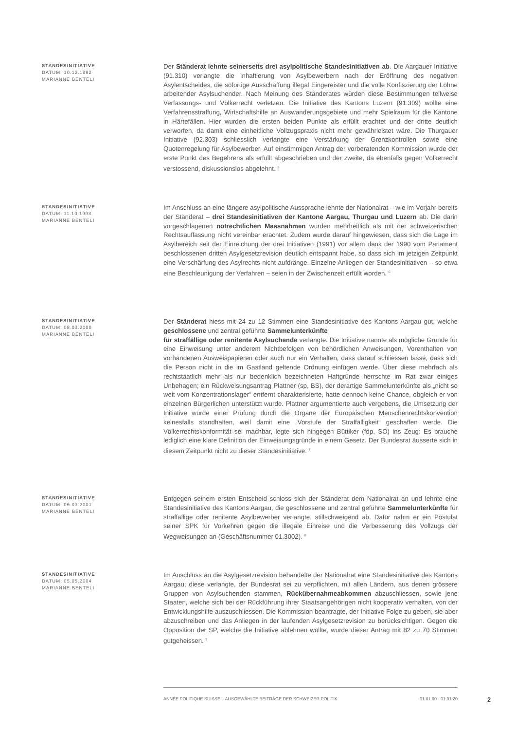STANDESINITIATIVE
DATUM: 10.12.1992
MARIANNE BENTELI
Der Ständerat lehnte seinerseits drei asylpolitische Standesinitiativen ab. Die Aargauer Initiative (91.310) verlangte die Inhaftierung von Asylbewerbern nach der Eröffnung des negativen Asylentscheides, die sofortige Ausschaffung illegal Eingereister und die volle Konfiszierung der Löhne arbeitender Asylsuchender. Nach Meinung des Ständerates würden diese Bestimmungen teilweise Verfassungs- und Völkerrecht verletzen. Die Initiative des Kantons Luzern (91.309) wollte eine Verfahrensstraffung, Wirtschaftshilfe an Auswanderungsgebiete und mehr Spielraum für die Kantone in Härtefällen. Hier wurden die ersten beiden Punkte als erfüllt erachtet und der dritte deutlich verworfen, da damit eine einheitliche Vollzugspraxis nicht mehr gewährleistet wäre. Die Thurgauer Initiative (92.303) schliesslich verlangte eine Verstärkung der Grenzkontrollen sowie eine Quotenregelung für Asylbewerber. Auf einstimmigen Antrag der vorberatenden Kommission wurde der erste Punkt des Begehrens als erfüllt abgeschrieben und der zweite, da ebenfalls gegen Völkerrecht verstossend, diskussionslos abgelehnt. <sup>5</sup>
STANDESINITIATIVE
DATUM: 11.10.1993
MARIANNE BENTELI
Im Anschluss an eine längere asylpolitische Aussprache lehnte der Nationalrat – wie im Vorjahr bereits der Ständerat – drei Standesinitiativen der Kantone Aargau, Thurgau und Luzern ab. Die darin vorgeschlagenen notrechtlichen Massnahmen wurden mehrheitlich als mit der schweizerischen Rechtsauffassung nicht vereinbar erachtet. Zudem wurde darauf hingewiesen, dass sich die Lage im Asylbereich seit der Einreichung der drei Initiativen (1991) vor allem dank der 1990 vom Parlament beschlossenen dritten Asylgesetzrevision deutlich entspannt habe, so dass sich im jetzigen Zeitpunkt eine Verschärfung des Asylrechts nicht aufdränge. Einzelne Anliegen der Standesinitiativen – so etwa eine Beschleunigung der Verfahren – seien in der Zwischenzeit erfüllt worden. <sup>6</sup>
STANDESINITIATIVE
DATUM: 08.03.2000
MARIANNE BENTELI
Der Ständerat hiess mit 24 zu 12 Stimmen eine Standesinitiative des Kantons Aargau gut, welche geschlossene und zentral geführte Sammelunterkünfte
für straffällige oder renitente Asylsuchende verlangte. Die Initiative nannte als mögliche Gründe für eine Einweisung unter anderem Nichtbefolgen von behördlichen Anweisungen, Vorenthalten von vorhandenen Ausweispapieren oder auch nur ein Verhalten, dass darauf schliessen lasse, dass sich die Person nicht in die im Gastland geltende Ordnung einfügen werde. Über diese mehrfach als rechtstaatlich mehr als nur bedenklich bezeichneten Haftgründe herrschte im Rat zwar einiges Unbehagen; ein Rückweisungsantrag Plattner (sp, BS), der derartige Sammelunterkünfte als „nicht so weit vom Konzentrationslager“ entfernt charakterisierte, hatte dennoch keine Chance, obgleich er von einzelnen Bürgerlichen unterstützt wurde. Plattner argumentierte auch vergebens, die Umsetzung der Initiative würde einer Prüfung durch die Organe der Europäischen Menschenrechtskonvention keinesfalls standhalten, weil damit eine „Vorstufe der Straffälligkeit“ geschaffen werde. Die Völkerrechtskonformität sei machbar, legte sich hingegen Büttiker (fdp, SO) ins Zeug: Es brauche lediglich eine klare Definition der Einweisungsgründe in einem Gesetz. Der Bundesrat äusserte sich in diesem Zeitpunkt nicht zu dieser Standesinitiative. <sup>7</sup>
STANDESINITIATIVE
DATUM: 06.03.2001
MARIANNE BENTELI
Entgegen seinem ersten Entscheid schloss sich der Ständerat dem Nationalrat an und lehnte eine Standesinitiative des Kantons Aargau, die geschlossene und zentral geführte Sammelunterkünfte für straffällige oder renitente Asylbewerber verlangte, stillschweigend ab. Dafür nahm er ein Postulat seiner SPK für Vorkehren gegen die illegale Einreise und die Verbesserung des Vollzugs der Wegweisungen an (Geschäftsnummer 01.3002). <sup>8</sup>
STANDESINITIATIVE
DATUM: 05.05.2004
MARIANNE BENTELI
Im Anschluss an die Asylgesetzrevision behandelte der Nationalrat eine Standesinitiative des Kantons Aargau; diese verlangte, der Bundesrat sei zu verpflichten, mit allen Ländern, aus denen grössere Gruppen von Asylsuchenden stammen, Rückübernahmeabkommen abzuschliessen, sowie jene Staaten, welche sich bei der Rückführung ihrer Staatsangehörigen nicht kooperativ verhalten, von der Entwicklungshilfe auszuschliessen. Die Kommission beantragte, der Initiative Folge zu geben, sie aber abzuschreiben und das Anliegen in der laufenden Asylgesetzrevision zu berücksichtigen. Gegen die Opposition der SP, welche die Initiative ablehnen wollte, wurde dieser Antrag mit 82 zu 70 Stimmen gutgeheissen. <sup>9</sup>
ANNÉE POLITIQUE SUISSE – AUSGEWÄHLTE BEITRÄGE DER SCHWEIZER POLITIK 01.01.90 - 01.01.20
2